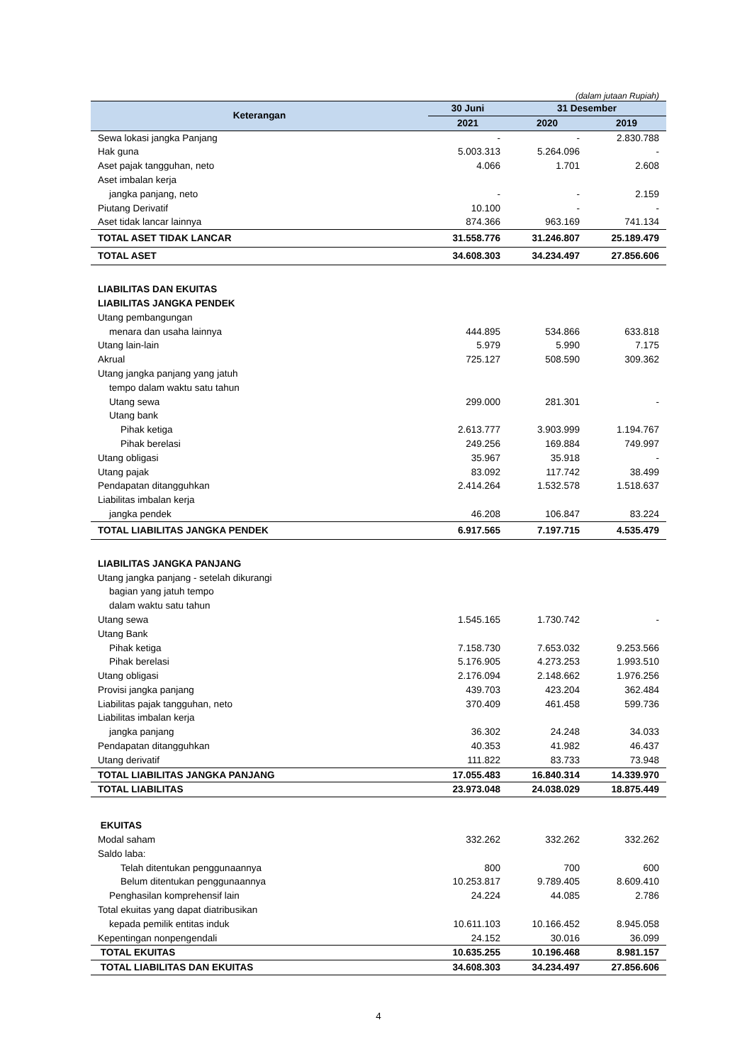(dalam jutaan Rupiah)
| Keterangan | 30 Juni | 31 Desember | |
| --- | --- | --- | --- |
| | 2021 | 2020 | 2019 |
| Sewa lokasi jangka Panjang | - | - | 2.830.788 |
| Hak guna | 5.003.313 | 5.264.096 | - |
| Aset pajak tangguhan, neto | 4.066 | 1.701 | 2.608 |
| Aset imbalan kerja | | | |
| jangka panjang, neto | - | - | 2.159 |
| Piutang Derivatif | 10.100 | - | - |
| Aset tidak lancar lainnya | 874.366 | 963.169 | 741.134 |
| TOTAL ASET TIDAK LANCAR | 31.558.776 | 31.246.807 | 25.189.479 |
| TOTAL ASET | 34.608.303 | 34.234.497 | 27.856.606 |
| LIABILITAS DAN EKUITAS | | | |
| LIABILITAS JANGKA PENDEK | | | |
| Utang pembangungan | | | |
| menara dan usaha lainnya | 444.895 | 534.866 | 633.818 |
| Utang lain-lain | 5.979 | 5.990 | 7.175 |
| Akrual | 725.127 | 508.590 | 309.362 |
| Utang jangka panjang yang jatuh | | | |
| tempo dalam waktu satu tahun | | | |
| Utang sewa | 299.000 | 281.301 | - |
| Utang bank | | | |
| Pihak ketiga | 2.613.777 | 3.903.999 | 1.194.767 |
| Pihak berelasi | 249.256 | 169.884 | 749.997 |
| Utang obligasi | 35.967 | 35.918 | - |
| Utang pajak | 83.092 | 117.742 | 38.499 |
| Pendapatan ditangguhkan | 2.414.264 | 1.532.578 | 1.518.637 |
| Liabilitas imbalan kerja | | | |
| jangka pendek | 46.208 | 106.847 | 83.224 |
| TOTAL LIABILITAS JANGKA PENDEK | 6.917.565 | 7.197.715 | 4.535.479 |
| LIABILITAS JANGKA PANJANG | | | |
| Utang jangka panjang - setelah dikurangi | | | |
| bagian yang jatuh tempo | | | |
| dalam waktu satu tahun | | | |
| Utang sewa | 1.545.165 | 1.730.742 | - |
| Utang Bank | | | |
| Pihak ketiga | 7.158.730 | 7.653.032 | 9.253.566 |
| Pihak berelasi | 5.176.905 | 4.273.253 | 1.993.510 |
| Utang obligasi | 2.176.094 | 2.148.662 | 1.976.256 |
| Provisi jangka panjang | 439.703 | 423.204 | 362.484 |
| Liabilitas pajak tangguhan, neto | 370.409 | 461.458 | 599.736 |
| Liabilitas imbalan kerja | | | |
| jangka panjang | 36.302 | 24.248 | 34.033 |
| Pendapatan ditangguhkan | 40.353 | 41.982 | 46.437 |
| Utang derivatif | 111.822 | 83.733 | 73.948 |
| TOTAL LIABILITAS JANGKA PANJANG | 17.055.483 | 16.840.314 | 14.339.970 |
| TOTAL LIABILITAS | 23.973.048 | 24.038.029 | 18.875.449 |
| EKUITAS | | | |
| Modal saham | 332.262 | 332.262 | 332.262 |
| Saldo laba: | | | |
| Telah ditentukan penggunaannya | 800 | 700 | 600 |
| Belum ditentukan penggunaannya | 10.253.817 | 9.789.405 | 8.609.410 |
| Penghasilan komprehensif lain | 24.224 | 44.085 | 2.786 |
| Total ekuitas yang dapat diatribusikan | | | |
| kepada pemilik entitas induk | 10.611.103 | 10.166.452 | 8.945.058 |
| Kepentingan nonpengendali | 24.152 | 30.016 | 36.099 |
| TOTAL EKUITAS | 10.635.255 | 10.196.468 | 8.981.157 |
| TOTAL LIABILITAS DAN EKUITAS | 34.608.303 | 34.234.497 | 27.856.606 |
4